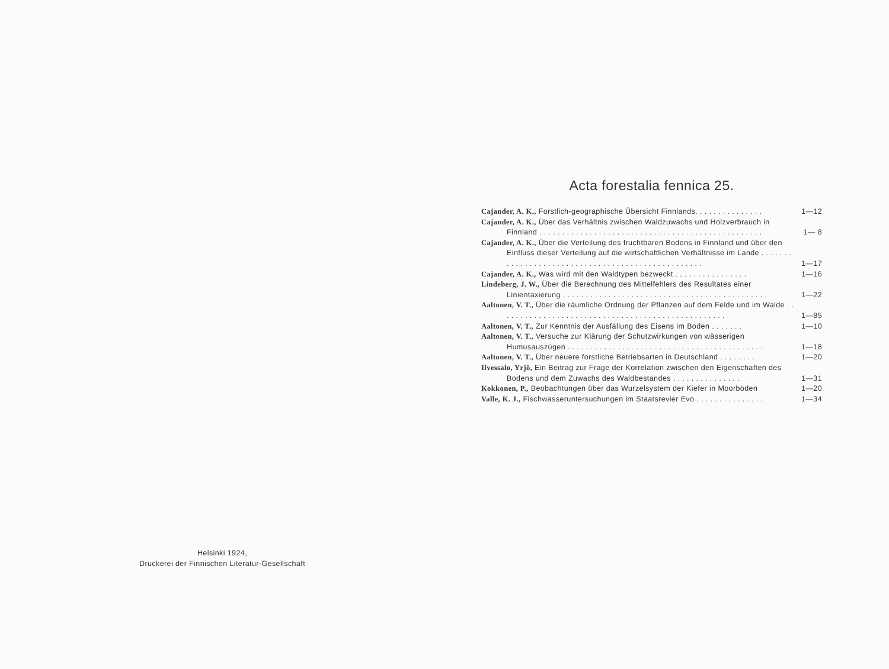Acta forestalia fennica 25.
Cajander, A. K., Forstlich-geographische Übersicht Finnlands. . . . . . . . . . . . . . .
1—12
Cajander, A. K., Über das Verhältnis zwischen Waldzuwachs und Holzverbrauch in Finnland . . . . . . . . . . . . . . . . . . . . . . . . . . . . . . . . . . . . . . . . . . . . . . . . .
1— 8
Cajander, A. K., Über die Verteilung des fruchtbaren Bodens in Finnland und über den Einfluss dieser Verteilung auf die wirtschaftlichen Verhältnisse im Lande . . . . . . . . . . . . . . . . . . . . . . . . . . . . . . . . . . . . . . . . . . . . . . . . . .
1—17
Cajander, A. K., Was wird mit den Waldtypen bezweckt . . . . . . . . . . . . . . . .
1—16
Lindeberg, J. W., Über die Berechnung des Mittelfehlers des Resultates einer Linientaxierung . . . . . . . . . . . . . . . . . . . . . . . . . . . . . . . . . . . . . . . . . . . . .
1—22
Aaltonen, V. T., Über die räumliche Ordnung der Pflanzen auf dem Felde und im Walde . . . . . . . . . . . . . . . . . . . . . . . . . . . . . . . . . . . . . . . . . . . . . . . . . .
1—85
Aaltonen, V. T., Zur Kenntnis der Ausfällung des Eisens im Boden . . . . . . .
1—10
Aaltonen, V. T., Versuche zur Klärung der Schutzwirkungen von wässerigen Humusauszügen . . . . . . . . . . . . . . . . . . . . . . . . . . . . . . . . . . . . . . . . . . .
1—18
Aaltonen, V. T., Über neuere forstliche Betriebsarten in Deutschland . . . . . . . .
1—20
Ilvessalo, Yrjö, Ein Beitrag zur Frage der Korrelation zwischen den Eigenschaften des Bodens und dem Zuwachs des Waldbestandes . . . . . . . . . . . . . . .
1—31
Kokkonen, P., Beobachtungen über das Wurzelsystem der Kiefer in Moorböden
1—20
Valle, K. J., Fischwasseruntersuchungen im Staatsrevier Evo . . . . . . . . . . . . . . .
1—34
Helsinki 1924,
Druckerei der Finnischen Literatur-Gesellschaft